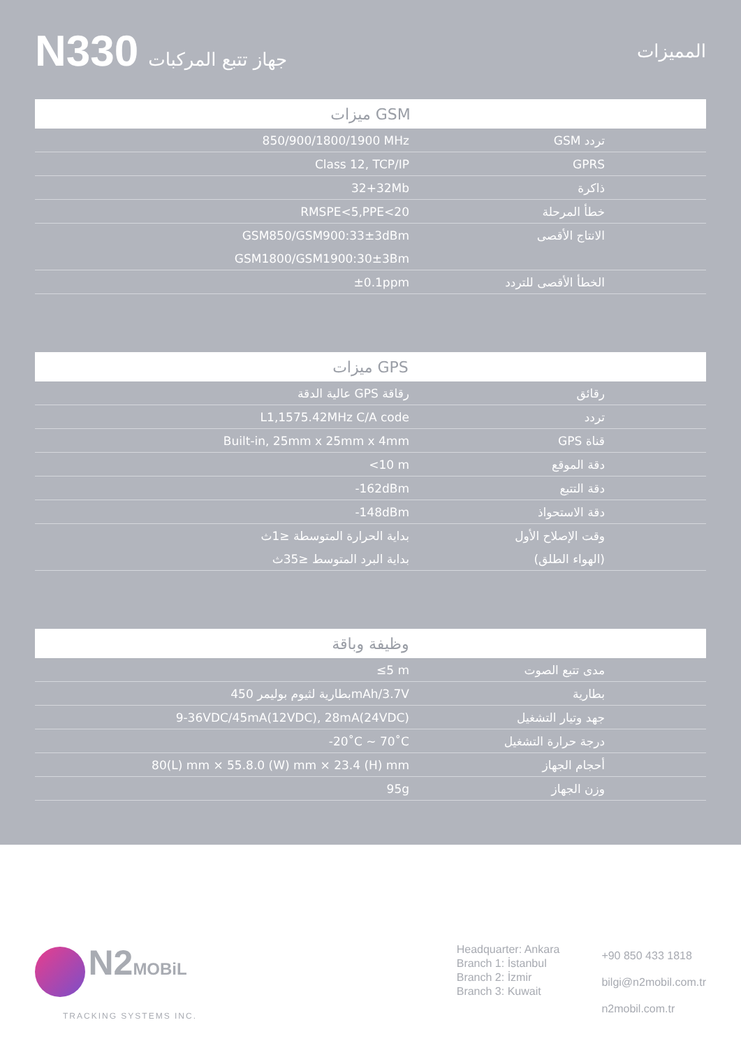N330 جهاز تتبع المركبات المميزات
| ميزات GSM | |
| --- | --- |
| 850/900/1800/1900 MHz | تردد GSM |
| Class 12, TCP/IP | GPRS |
| 32+32Mb | ذاكرة |
| RMSPE<5,PPE<20 | خطأ المرحلة |
| GSM850/GSM900:33±3dBm | الانتاج الأقصى |
| GSM1800/GSM1900:30±3Bm | |
| ±0.1ppm | الخطأ الأقصى للتردد |
| ميزات GPS | |
| --- | --- |
| عالية الدقة GPS رقاقة | رقائق |
| L1,1575.42MHz C/A code | تردد |
| Built-in, 25mm x 25mm x 4mm | قناة GPS |
| <10 m | دقة الموقع |
| -162dBm | دقة التتبع |
| -148dBm | دقة الاستحواذ |
| بداية الحرارة المتوسطة ≤1ث | وقت الإصلاح الأول |
| بداية البرد المتوسط ≤35ث | (الهواء الطلق) |
| وظيفة وباقة | |
| --- | --- |
| ≤5 m | مدى تتبع الصوت |
| بطارية لثيوم بوليمر 450mAh/3.7V | بطارية |
| 9-36VDC/45mA(12VDC), 28mA(24VDC) | جهد وتيار التشغيل |
| -20˚C ~ 70˚C | درجة حرارة التشغيل |
| 80(L) mm × 55.8.0 (W) mm × 23.4 (H) mm | أحجام الجهاز |
| 95g | وزن الجهاز |
N2 MOBiL
TRACKING SYSTEMS INC.
Headquarter: Ankara
Branch 1: İstanbul
Branch 2: İzmir
Branch 3: Kuwait
+90 850 433 1818
bilgi@n2mobil.com.tr
n2mobil.com.tr